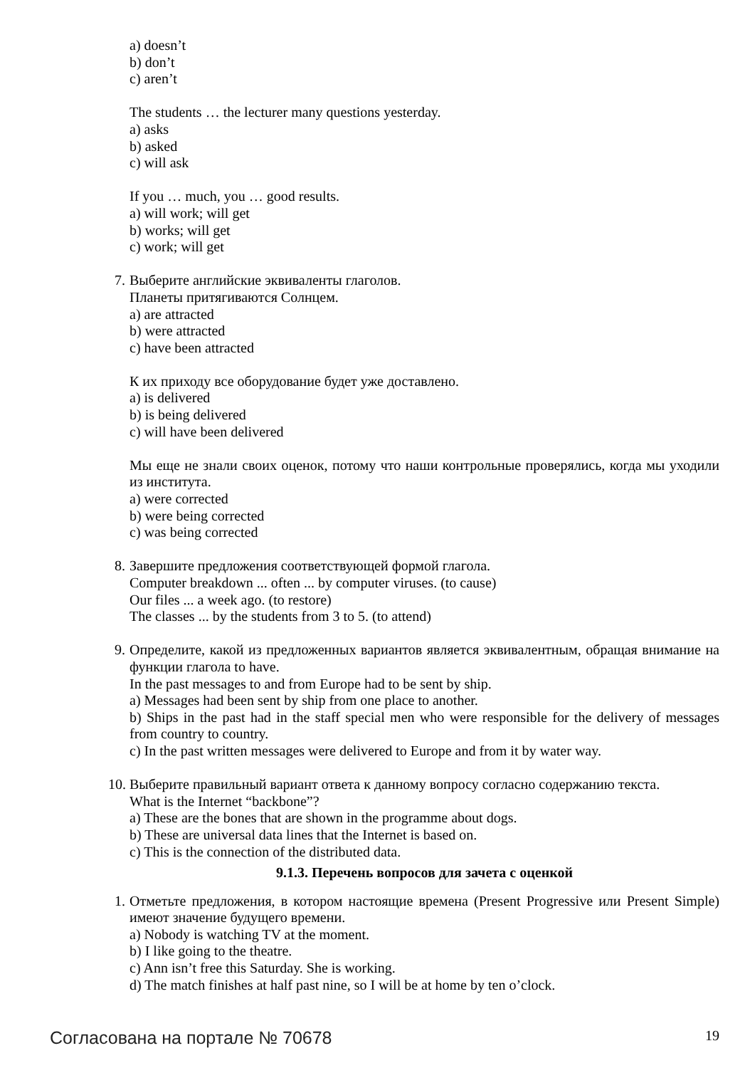a) doesn’t
b) don’t
c) aren’t
The students … the lecturer many questions yesterday.
a) asks
b) asked
c) will ask
If you … much, you … good results.
a) will work; will get
b) works; will get
c) work; will get
7. Выберите английские эквиваленты глаголов.
Планеты притягиваются Солнцем.
a) are attracted
b) were attracted
c) have been attracted
К их приходу все оборудование будет уже доставлено.
a) is delivered
b) is being delivered
c) will have been delivered
Мы еще не знали своих оценок, потому что наши контрольные проверялись, когда мы уходили из института.
a) were corrected
b) were being corrected
c) was being corrected
8. Завершите предложения соответствующей формой глагола.
Computer breakdown ... often ... by computer viruses. (to cause)
Our files ... a week ago. (to restore)
The classes ... by the students from 3 to 5. (to attend)
9. Определите, какой из предложенных вариантов является эквивалентным, обращая внимание на функции глагола to have.
In the past messages to and from Europe had to be sent by ship.
a) Messages had been sent by ship from one place to another.
b) Ships in the past had in the staff special men who were responsible for the delivery of messages from country to country.
c) In the past written messages were delivered to Europe and from it by water way.
10. Выберите правильный вариант ответа к данному вопросу согласно содержанию текста.
What is the Internet “backbone”?
a) These are the bones that are shown in the programme about dogs.
b) These are universal data lines that the Internet is based on.
c) This is the connection of the distributed data.
9.1.3. Перечень вопросов для зачета с оценкой
1. Отметьте предложения, в котором настоящие времена (Present Progressive или Present Simple) имеют значение будущего времени.
a) Nobody is watching TV at the moment.
b) I like going to the theatre.
c) Ann isn’t free this Saturday. She is working.
d) The match finishes at half past nine, so I will be at home by ten o’clock.
Согласована на портале № 70678 19